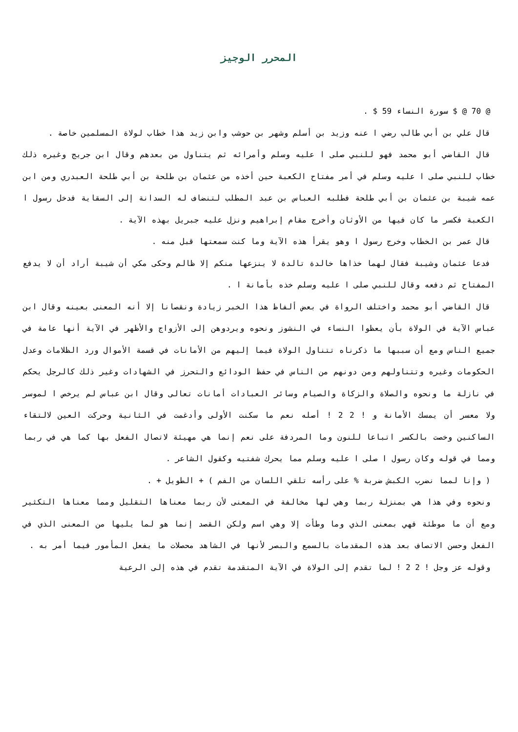المحرر الوجيز
@ 70 @ $ سورة النساء 59 $ .
قال علي بن أبي طالب رضي ا عنه وزيد بن أسلم وشهر بن حوشب وابن زيد هذا خطاب لولاة المسلمين خاصة .
قال القاضي أبو محمد فهو للنبي صلى ا عليه وسلم وأمرائه ثم يتناول من بعدهم وقال ابن جريج وغيره ذلك خطاب للنبي صلى ا عليه وسلم في أمر مفتاح الكعبة حين أخذه من عثمان بن طلحة بن أبي طلحة العبدري ومن ابن عمه شيبة بن عثمان بن أبي طلحة فطلبه العباس بن عبد المطلب لتنضاف له السدانة إلى السقاية فدخل رسول ا الكعبة فكسر ما كان فيها من الأوثان وأخرج مقام إبراهيم ونزل عليه جبريل بهذه الآية .
قال عمر بن الخطاب وخرج رسول ا وهو يقرأ هذه الآية وما كنت سمعتها قبل منه .
فدعا عثمان وشيبة فقال لهما خذاها خالدة تالدة لا ينزعها منكم إلا ظالم وحكى مكي أن شيبة أراد أن لا يدفع المفتاح ثم دفعه وقال للنبي صلى ا عليه وسلم خذه بأمانة ا .
قال القاضي أبو محمد واختلف الرواة في بعض ألفاظ هذا الخبر زيادة ونقصانا إلا أنه المعنى بعينه وقال ابن عباس الآية في الولاة بأن يعظوا النساء في النشوز ونحوه ويردوهن إلى الأزواج والأظهر في الآية أنها عامة في جميع الناس ومع أن سببها ما ذكرناه تتناول الولاة فيما إليهم من الأمانات في قسمة الأموال ورد الظلامات وعدل الحكومات وغيره وتتناولهم ومن دونهم من الناس في حفظ الودائع والتحرز في الشهادات وغير ذلك كالرجل يحكم في نازلة ما ونحوه والصلاة والزكاة والصيام وسائر العبادات أمانات تعالى وقال ابن عباس لم يرخص ا لموسر ولا معسر أن يمسك الأمانة و ! 2 2 ! أصله نعم ما سكنت الأولى وأدغمت في الثانية وحركت العين لالتقاء الساكنين وخصت بالكسر اتباعا للنون وما المردفة على نعم إنما هي مهيئة لاتصال الفعل بها كما هي في ربما ومما في قوله وكان رسول ا صلى ا عليه وسلم مما يحرك شفتيه وكقول الشاعر .
( وإنا لمما نضرب الكبش ضربة % على رأسه تلقي اللسان من الفم ) + الطويل + .
ونحوه وفي هذا هي بمنزلة ربما وهي لها مخالفة في المعنى لأن ربما معناها التقليل ومما معناها التكثير ومع أن ما موطئة فهي بمعنى الذي وما وطأت إلا وهي اسم ولكن القصد إنما هو لما يليها من المعنى الذي في الفعل وحسن الاتصاف بعد هذه المقدمات بالسمع والبصر لأنها في الشاهد محصلات ما يفعل المأمور فيما أمر به .
وقوله عز وجل ! 2 2 ! لما تقدم إلى الولاة في الآية المتقدمة تقدم في هذه إلى الرعية